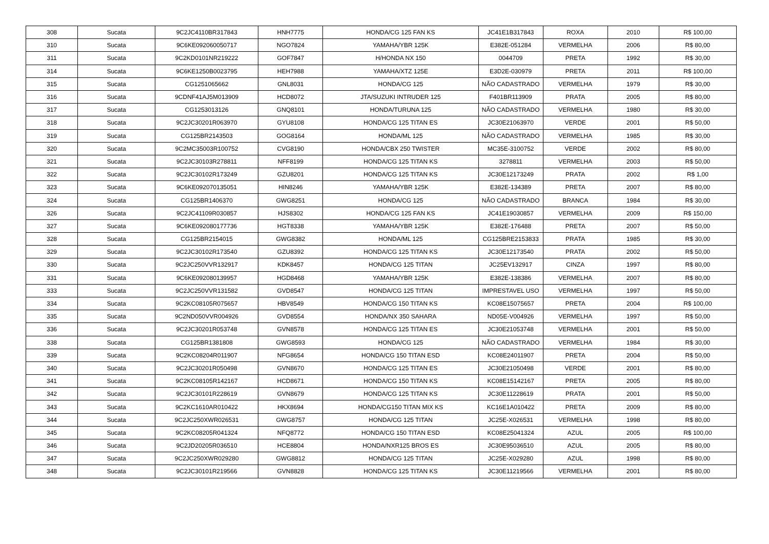| 308 | Sucata | 9C2JC4110BR317843 | HNH7775 | HONDA/CG 125 FAN KS | JC41E1B317843 | ROXA | 2010 | R$ 100,00 |
| 310 | Sucata | 9C6KE092060050717 | NGO7824 | YAMAHA/YBR 125K | E382E-051284 | VERMELHA | 2006 | R$ 80,00 |
| 311 | Sucata | 9C2KD0101NR219222 | GOF7847 | H/HONDA NX 150 | 0044709 | PRETA | 1992 | R$ 30,00 |
| 314 | Sucata | 9C6KE1250B0023795 | HEH7988 | YAMAHA/XTZ 125E | E3D2E-030979 | PRETA | 2011 | R$ 100,00 |
| 315 | Sucata | CG1251065662 | GNL8031 | HONDA/CG 125 | NÃO CADASTRADO | VERMELHA | 1979 | R$ 30,00 |
| 316 | Sucata | 9CDNF41AJ5M013909 | HCD8072 | JTA/SUZUKI INTRUDER 125 | F401BR113909 | PRATA | 2005 | R$ 80,00 |
| 317 | Sucata | CG1253013126 | GNQ8101 | HONDA/TURUNA 125 | NÃO CADASTRADO | VERMELHA | 1980 | R$ 30,00 |
| 318 | Sucata | 9C2JC30201R063970 | GYU8108 | HONDA/CG 125 TITAN ES | JC30E21063970 | VERDE | 2001 | R$ 50,00 |
| 319 | Sucata | CG125BR2143503 | GOG8164 | HONDA/ML 125 | NÃO CADASTRADO | VERMELHA | 1985 | R$ 30,00 |
| 320 | Sucata | 9C2MC35003R100752 | CVG8190 | HONDA/CBX 250 TWISTER | MC35E-3100752 | VERDE | 2002 | R$ 80,00 |
| 321 | Sucata | 9C2JC30103R278811 | NFF8199 | HONDA/CG 125 TITAN KS | 3278811 | VERMELHA | 2003 | R$ 50,00 |
| 322 | Sucata | 9C2JC30102R173249 | GZU8201 | HONDA/CG 125 TITAN KS | JC30E12173249 | PRATA | 2002 | R$ 1,00 |
| 323 | Sucata | 9C6KE092070135051 | HIN8246 | YAMAHA/YBR 125K | E382E-134389 | PRETA | 2007 | R$ 80,00 |
| 324 | Sucata | CG125BR1406370 | GWG8251 | HONDA/CG 125 | NÃO CADASTRADO | BRANCA | 1984 | R$ 30,00 |
| 326 | Sucata | 9C2JC41109R030857 | HJS8302 | HONDA/CG 125 FAN KS | JC41E19030857 | VERMELHA | 2009 | R$ 150,00 |
| 327 | Sucata | 9C6KE092080177736 | HGT8338 | YAMAHA/YBR 125K | E382E-176488 | PRETA | 2007 | R$ 50,00 |
| 328 | Sucata | CG125BR2154015 | GWG8382 | HONDA/ML 125 | CG125BRE2153833 | PRATA | 1985 | R$ 30,00 |
| 329 | Sucata | 9C2JC30102R173540 | GZU8392 | HONDA/CG 125 TITAN KS | JC30E12173540 | PRATA | 2002 | R$ 50,00 |
| 330 | Sucata | 9C2JC250VVR132917 | KDK8457 | HONDA/CG 125 TITAN | JC25EV132917 | CINZA | 1997 | R$ 80,00 |
| 331 | Sucata | 9C6KE092080139957 | HGD8468 | YAMAHA/YBR 125K | E382E-138386 | VERMELHA | 2007 | R$ 80,00 |
| 333 | Sucata | 9C2JC250VVR131582 | GVD8547 | HONDA/CG 125 TITAN | IMPRESTAVEL USO | VERMELHA | 1997 | R$ 50,00 |
| 334 | Sucata | 9C2KC08105R075657 | HBV8549 | HONDA/CG 150 TITAN KS | KC08E15075657 | PRETA | 2004 | R$ 100,00 |
| 335 | Sucata | 9C2ND050VVR004926 | GVD8554 | HONDA/NX 350 SAHARA | ND05E-V004926 | VERMELHA | 1997 | R$ 50,00 |
| 336 | Sucata | 9C2JC30201R053748 | GVN8578 | HONDA/CG 125 TITAN ES | JC30E21053748 | VERMELHA | 2001 | R$ 50,00 |
| 338 | Sucata | CG125BR1381808 | GWG8593 | HONDA/CG 125 | NÃO CADASTRADO | VERMELHA | 1984 | R$ 30,00 |
| 339 | Sucata | 9C2KC08204R011907 | NFG8654 | HONDA/CG 150 TITAN ESD | KC08E24011907 | PRETA | 2004 | R$ 50,00 |
| 340 | Sucata | 9C2JC30201R050498 | GVN8670 | HONDA/CG 125 TITAN ES | JC30E21050498 | VERDE | 2001 | R$ 80,00 |
| 341 | Sucata | 9C2KC08105R142167 | HCD8671 | HONDA/CG 150 TITAN KS | KC08E15142167 | PRETA | 2005 | R$ 80,00 |
| 342 | Sucata | 9C2JC30101R228619 | GVN8679 | HONDA/CG 125 TITAN KS | JC30E11228619 | PRATA | 2001 | R$ 50,00 |
| 343 | Sucata | 9C2KC1610AR010422 | HKX8694 | HONDA/CG150 TITAN MIX KS | KC16E1A010422 | PRETA | 2009 | R$ 80,00 |
| 344 | Sucata | 9C2JC250XWR026531 | GWG8757 | HONDA/CG 125 TITAN | JC25E-X026531 | VERMELHA | 1998 | R$ 80,00 |
| 345 | Sucata | 9C2KC08205R041324 | NFQ8772 | HONDA/CG 150 TITAN ESD | KC08E25041324 | AZUL | 2005 | R$ 100,00 |
| 346 | Sucata | 9C2JD20205R036510 | HCE8804 | HONDA/NXR125 BROS ES | JC30E95036510 | AZUL | 2005 | R$ 80,00 |
| 347 | Sucata | 9C2JC250XWR029280 | GWG8812 | HONDA/CG 125 TITAN | JC25E-X029280 | AZUL | 1998 | R$ 80,00 |
| 348 | Sucata | 9C2JC30101R219566 | GVN8828 | HONDA/CG 125 TITAN KS | JC30E11219566 | VERMELHA | 2001 | R$ 80,00 |